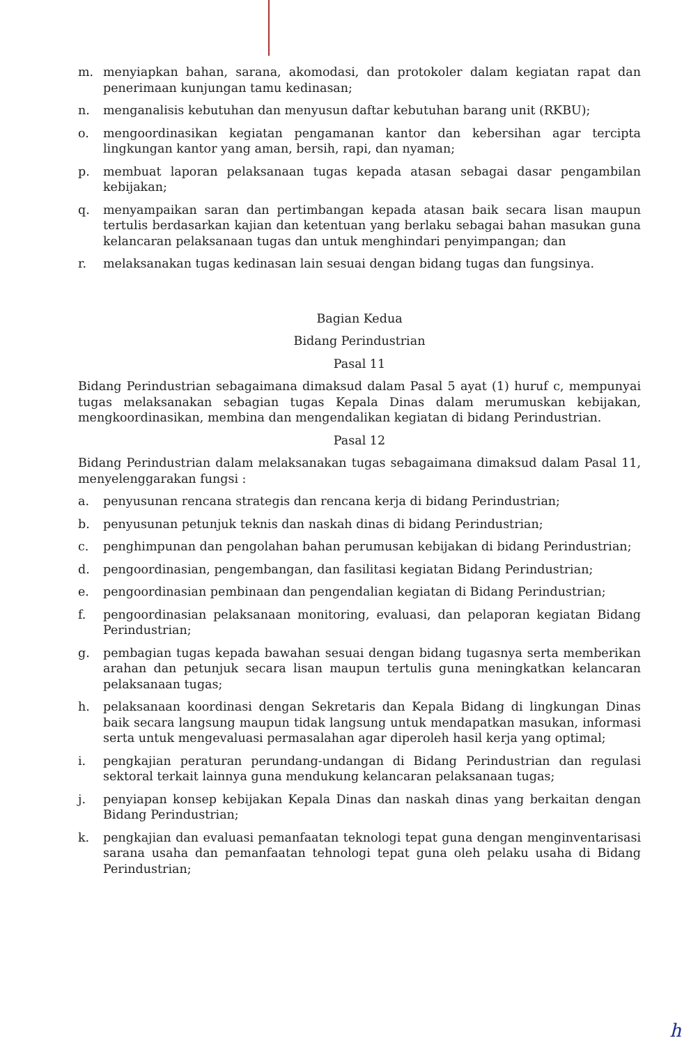m. menyiapkan bahan, sarana, akomodasi, dan protokoler dalam kegiatan rapat dan penerimaan kunjungan tamu kedinasan;
n. menganalisis kebutuhan dan menyusun daftar kebutuhan barang unit (RKBU);
o. mengoordinasikan kegiatan pengamanan kantor dan kebersihan agar tercipta lingkungan kantor yang aman, bersih, rapi, dan nyaman;
p. membuat laporan pelaksanaan tugas kepada atasan sebagai dasar pengambilan kebijakan;
q. menyampaikan saran dan pertimbangan kepada atasan baik secara lisan maupun tertulis berdasarkan kajian dan ketentuan yang berlaku sebagai bahan masukan guna kelancaran pelaksanaan tugas dan untuk menghindari penyimpangan; dan
r. melaksanakan tugas kedinasan lain sesuai dengan bidang tugas dan fungsinya.
Bagian Kedua
Bidang Perindustrian
Pasal 11
Bidang Perindustrian sebagaimana dimaksud dalam Pasal 5 ayat (1) huruf c, mempunyai tugas melaksanakan sebagian tugas Kepala Dinas dalam merumuskan kebijakan, mengkoordinasikan, membina dan mengendalikan kegiatan di bidang Perindustrian.
Pasal 12
Bidang Perindustrian dalam melaksanakan tugas sebagaimana dimaksud dalam Pasal 11, menyelenggarakan fungsi :
a. penyusunan rencana strategis dan rencana kerja di bidang Perindustrian;
b. penyusunan petunjuk teknis dan naskah dinas di bidang Perindustrian;
c. penghimpunan dan pengolahan bahan perumusan kebijakan di bidang Perindustrian;
d. pengoordinasian, pengembangan, dan fasilitasi kegiatan Bidang Perindustrian;
e. pengoordinasian pembinaan dan pengendalian kegiatan di Bidang Perindustrian;
f. pengoordinasian pelaksanaan monitoring, evaluasi, dan pelaporan kegiatan Bidang Perindustrian;
g. pembagian tugas kepada bawahan sesuai dengan bidang tugasnya serta memberikan arahan dan petunjuk secara lisan maupun tertulis guna meningkatkan kelancaran pelaksanaan tugas;
h. pelaksanaan koordinasi dengan Sekretaris dan Kepala Bidang di lingkungan Dinas baik secara langsung maupun tidak langsung untuk mendapatkan masukan, informasi serta untuk mengevaluasi permasalahan agar diperoleh hasil kerja yang optimal;
i. pengkajian peraturan perundang-undangan di Bidang Perindustrian dan regulasi sektoral terkait lainnya guna mendukung kelancaran pelaksanaan tugas;
j. penyiapan konsep kebijakan Kepala Dinas dan naskah dinas yang berkaitan dengan Bidang Perindustrian;
k. pengkajian dan evaluasi pemanfaatan teknologi tepat guna dengan menginventarisasi sarana usaha dan pemanfaatan tehnologi tepat guna oleh pelaku usaha di Bidang Perindustrian;
h